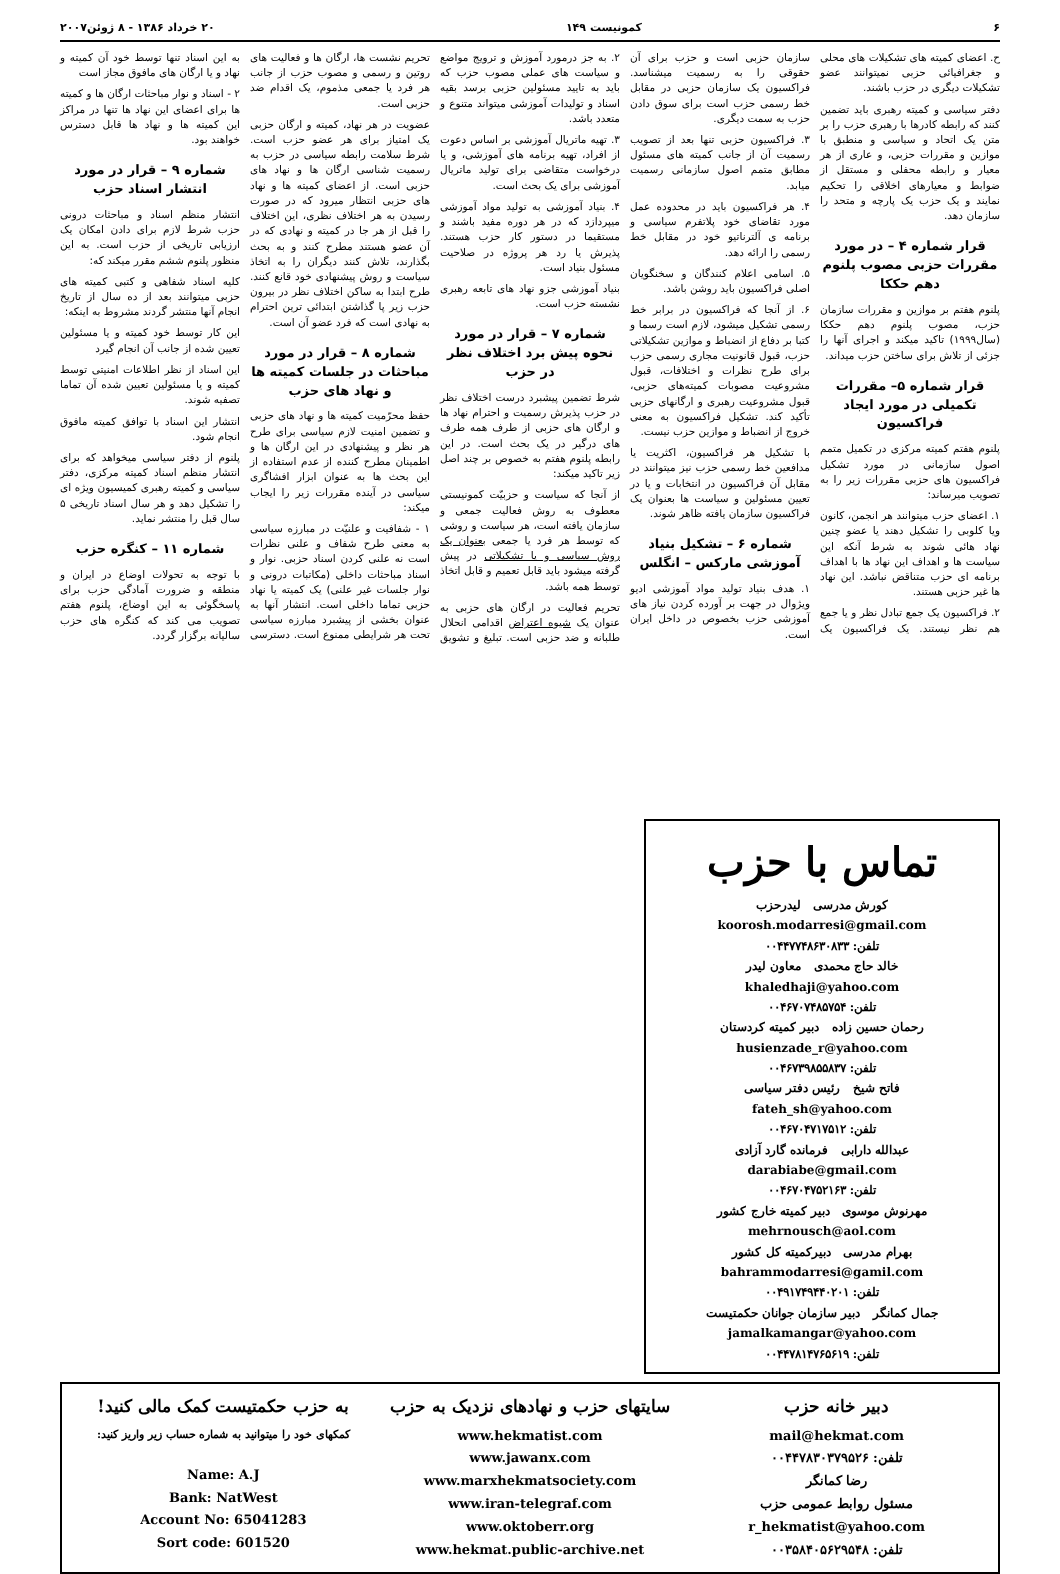۶ کمونیست ۱۴۹ ۲۰ خرداد ۱۳۸۶ - ۸ ژوئن۲۰۰۷
ح. اعضای کمیته های تشکیلات های محلی و جغرافیائی حزبی نمیتوانند عضو تشکیلات دیگری در حزب باشند.
دفتر سیاسی و کمیته رهبری باید تضمین کنند که رابطه کادرها با رهبری حزب را بر متن یک اتحاد و سیاسی و منطبق با موازین و مقررات حزبی، و عاری از هر معیار و رابطه محفلی و مستقل از ضوابط و معیارهای اخلاقی را تحکیم نمایند و یک حزب یک پارچه و متحد را سازمان دهد.
قرار شماره ۴ – در مورد مقررات حزبی مصوب پلنوم دهم حککا
پلنوم هفتم بر موازین و مقررات سازمان حزب، مصوب پلنوم دهم حککا (سال۱۹۹۹) تاکید میکند و اجرای آنها را جزئی از تلاش برای ساختن حزب میداند.
قرار شماره ۵– مقررات تکمیلی در مورد ایجاد فراکسیون
پلنوم هفتم کمیته مرکزی در تکمیل متمم اصول سازمانی در مورد تشکیل فراکسیون های حزبی مقررات زیر را به تصویب میرساند:
۱. اعضای حزب میتوانند هر انجمن، کانون ویا کلوبی را تشکیل دهند یا عضو چنین نهاد هائی شوند به شرط آنکه این سیاست ها و اهداف این نهاد ها با اهداف برنامه ای حزب متناقض نباشد. این نهاد ها غیر حزبی هستند.
۲. فراکسیون یک جمع تبادل نظر و یا جمع هم نظر نیستند. یک فراکسیون یک سازمان حزبی است و حزب برای آن حقوقی را به رسمیت میشناسد. فراکسیون یک سازمان حزبی در مقابل خط رسمی حزب است برای سوق دادن حزب به سمت دیگری.
۳. فراکسیون حزبی تنها بعد از تصویب رسمیت آن از جانب کمیته های مسئول مطابق متمم اصول سازمانی رسمیت میابد.
۴. هر فراکسیون باید در محدوده عمل مورد تقاضای خود پلاتفرم سیاسی و برنامه ی آلترناتیو خود در مقابل خط رسمی را ارائه دهد.
۵. اسامی اعلام کنندگان و سخنگویان اصلی فراکسیون باید روشن باشد.
۶. از آنجا که فراکسیون در برابر خط رسمی تشکیل میشود، لازم است رسما و کتبا بر دفاع از انضباط و موازین تشکیلاتی حزب، قبول قانونیت مجاری رسمی حزب برای طرح نظرات و اختلافات، قبول مشروعیت مصوبات کمیته‌های حزبی، قبول مشروعیت رهبری و ارگانهای حزبی تأکید کند. تشکیل فراکسیون به معنی خروج از انضباط و موازین حزب نیست.
با تشکیل هر فراکسیون، اکثریت یا مدافعین خط رسمی حزب نیز میتوانند در مقابل آن فراکسیون در انتخابات و یا در تعیین مسئولین و سیاست ها بعنوان یک فراکسیون سازمان یافته ظاهر شوند.
شماره ۶ – تشکیل بنیاد آموزشی مارکس – انگلس
۱. هدف بنیاد تولید مواد آموزشی ادیو ویژوال در جهت بر آورده کردن نیاز های آموزشی حزب بخصوص در داخل ایران است.
۲. به جز درمورد آموزش و ترویج مواضع و سیاست های عملی مصوب حزب که باید به تایید مسئولین حزبی برسد بقیه اسناد و تولیدات آموزشی میتواند متنوع و متعدد باشد.
۳. تهیه ماتریال آموزشی بر اساس دعوت از افراد، تهیه برنامه های آموزشی، و یا درخواست متقاضی برای تولید ماتریال آموزشی برای یک بحث است.
۴. بنیاد آموزشی به تولید مواد آموزشی میپردازد که در هر دوره مفید باشند و مستقیما در دستور کار حزب هستند. پذیرش یا رد هر پروژه در صلاحیت مسئول بنیاد است.
بنیاد آموزشی جزو نهاد های تابعه رهبری نشسته حزب است.
شماره ۷ – قرار در مورد نحوه پیش برد اختلاف نظر در حزب
شرط تضمین پیشبرد درست اختلاف نظر در حزب پذیرش رسمیت و احترام نهاد ها و ارگان های حزبی از طرف همه طرف های درگیر در یک بحث است. در این رابطه پلنوم هفتم به خصوص بر چند اصل زیر تاکید میکند:
از آنجا که سیاست و حزبیّت کمونیستی معطوف به روش فعالیت جمعی و سازمان یافته است، هر سیاست و روشی که توسط هر فرد یا جمعی بعنوان یک روش سیاسی و یا تشکیلاتی در پیش گرفته میشود باید قابل تعمیم و قابل اتخاذ توسط همه باشد.
تحریم فعالیت در ارگان های حزبی به عنوان یک شیوه اعتراض اقدامی انحلال طلبانه و ضد حزبی است. تبلیغ و تشویق تحریم نشست ها، ارگان ها و فعالیت های روتین و رسمی و مصوب حزب از جانب هر فرد یا جمعی مذموم، یک اقدام ضد حزبی است.
عضویت در هر نهاد، کمیته و ارگان حزبی یک امتیاز برای هر عضو حزب است. شرط سلامت رابطه سیاسی در حزب به رسمیت شناسی ارگان ها و نهاد های حزبی است. از اعضای کمیته ها و نهاد های حزبی انتظار میرود که در صورت رسیدن به هر اختلاف نظری، این اختلاف را قبل از هر جا در کمیته و نهادی که در آن عضو هستند مطرح کنند و به بحث بگذارند، تلاش کنند دیگران را به اتخاذ سیاست و روش پیشنهادی خود قانع کنند. طرح ابتدا به ساکن اختلاف نظر در بیرون حزب زیر پا گذاشتن ابتدائی ترین احترام به نهادی است که فرد عضو آن است.
شماره ۸ – قرار در مورد مباحثات در جلسات کمیته ها و نهاد های حزب
حفظ محرّمیت کمیته ها و نهاد های حزبی و تضمین امنیت لازم سیاسی برای طرح هر نظر و پیشنهادی در این ارگان ها و اطمینان مطرح کننده از عدم استفاده از این بحث ها به عنوان ابزار افشاگری سیاسی در آینده مقررات زیر را ایجاب میکند:
۱ - شفافیت و علنیّت در مبارزه سیاسی به معنی طرح شفاف و علنی نظرات است نه علنی کردن اسناد حزبی. نوار و اسناد مباحثات داخلی (مکاتبات درونی و نوار جلسات غیر علنی) یک کمیته یا نهاد حزبی تماما داخلی است. انتشار آنها به عنوان بخشی از پیشبرد مبارزه سیاسی تحت هر شرایطی ممنوع است. دسترسی به این اسناد تنها توسط خود آن کمیته و نهاد و یا ارگان های مافوق مجاز است
۲ - اسناد و نوار مباحثات ارگان ها و کمیته ها برای اعضای این نهاد ها تنها در مراکز این کمیته ها و نهاد ها قابل دسترس خواهند بود.
شماره ۹ – قرار در مورد انتشار اسناد حزب
انتشار منظم اسناد و مباحثات درونی حزب شرط لازم برای دادن امکان یک ارزیابی تاریخی از حزب است. به این منظور پلنوم ششم مقرر میکند که:
کلیه اسناد شفاهی و کتبی کمیته های حزبی میتوانند بعد از ده سال از تاریخ انجام آنها منتشر گردند مشروط به اینکه:
این کار توسط خود کمیته و یا مسئولین تعیین شده از جانب آن انجام گیرد
این اسناد از نظر اطلاعات امنیتی توسط کمیته و یا مسئولین تعیین شده آن تماما تصفیه شوند.
انتشار این اسناد با توافق کمیته مافوق انجام شود.
پلنوم از دفتر سیاسی میخواهد که برای انتشار منظم اسناد کمیته مرکزی، دفتر سیاسی و کمیته رهبری کمیسیون ویژه ای را تشکیل دهد و هر سال اسناد تاریخی ۵ سال قبل را منتشر نماید.
شماره ۱۱ – کنگره حزب
با توجه به تحولات اوضاع در ایران و منطقه و ضرورت آمادگی حزب برای پاسخگوئی به این اوضاع، پلنوم هفتم تصویب می کند که کنگره های حزب سالیانه برگزار گردد.
تماس با حزب
کورش مدرسی لیدرحزب
koorosh.modarresi@gmail.com
تلفن: ۰۰۴۴۷۷۴۸۶۳۰۸۳۳
خالد حاج محمدی معاون لیدر
khaledhaji@yahoo.com
تلفن: ۰۰۴۶۷۰۷۴۸۵۷۵۴
رحمان حسین زاده دبیر کمیته کردستان
husienzade_r@yahoo.com
تلفن: ۰۰۴۶۷۳۹۸۵۵۸۳۷
فاتح شیخ رئیس دفتر سیاسی
fateh_sh@yahoo.com
تلفن: ۰۰۴۶۷۰۴۷۱۷۵۱۲
عبدالله دارابی فرمانده گارد آزادی
darabiabe@gmail.com
تلفن: ۰۰۴۶۷۰۴۷۵۲۱۶۳
مهرنوش موسوی دبیر کمیته خارج کشور
mehrnousch@aol.com
بهرام مدرسی دبیرکمیته کل کشور
bahrammodarresi@gamil.com
تلفن: ۰۰۴۹۱۷۴۹۴۴۰۲۰۱
جمال کمانگر دبیر سازمان جوانان حکمتیست
jamalkamangar@yahoo.com
تلفن: ۰۰۴۴۷۸۱۴۷۶۵۶۱۹
دبیر خانه حزب
mail@hekmat.com
تلفن: ۰۰۴۴۷۸۳۰۳۷۹۵۲۶
رضا کمانگر
مسئول روابط عمومی حزب
r_hekmatist@yahoo.com
تلفن: ۰۰۳۵۸۴۰۵۶۲۹۵۴۸
سایتهای حزب و نهادهای نزدیک به حزب
www.hekmatist.com
www.jawanx.com
www.marxhekmatsociety.com
www.iran-telegraf.com
www.oktoberr.org
www.hekmat.public-archive.net
به حزب حکمتیست کمک مالی کنید!
کمکهای خود را میتوانید به شماره حساب زیر واریز کنید:
Name: A.J
Bank: NatWest
Account No: 65041283
Sort code: 601520